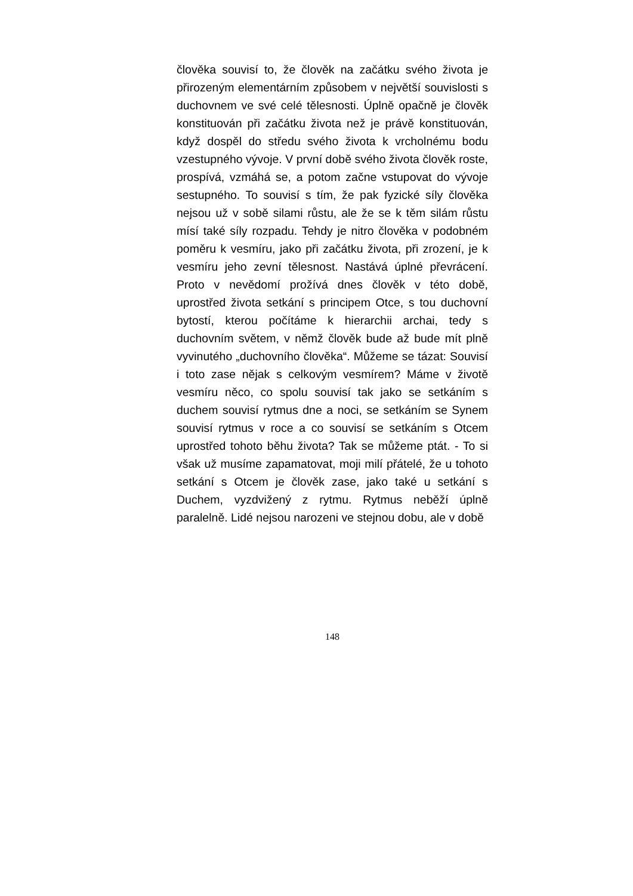člověka souvisí to, že člověk na začátku svého života je přirozeným elementárním způsobem v největší souvislosti s duchovnem ve své celé tělesnosti. Úplně opačně je člověk konstituován při začátku života než je právě konstituován, když dospěl do středu svého života k vrcholnému bodu vzestupného vývoje. V první době svého života člověk roste, prospívá, vzmáhá se, a potom začne vstupovat do vývoje sestupného. To souvisí s tím, že pak fyzické síly člověka nejsou už v sobě silami růstu, ale že se k těm silám růstu mísí také síly rozpadu. Tehdy je nitro člověka v podobném poměru k vesmíru, jako při začátku života, při zrození, je k vesmíru jeho zevní tělesnost. Nastává úplné převrácení. Proto v nevědomí prožívá dnes člověk v této době, uprostřed života setkání s principem Otce, s tou duchovní bytostí, kterou počítáme k hierarchii archai, tedy s duchovním světem, v němž člověk bude až bude mít plně vyvinutého „duchovního člověka“. Můžeme se tázat: Souvisí i toto zase nějak s celkovým vesmírem? Máme v životě vesmíru něco, co spolu souvisí tak jako se setkáním s duchem souvisí rytmus dne a noci, se setkáním se Synem souvisí rytmus v roce a co souvisí se setkáním s Otcem uprostřed tohoto běhu života? Tak se můžeme ptát. - To si však už musíme zapamatovat, moji milí přátelé, že u tohoto setkání s Otcem je člověk zase, jako také u setkání s Duchem, vyzdvižený z rytmu. Rytmus neběží úplně paralelně. Lidé nejsou narozeni ve stejnou dobu, ale v době
148